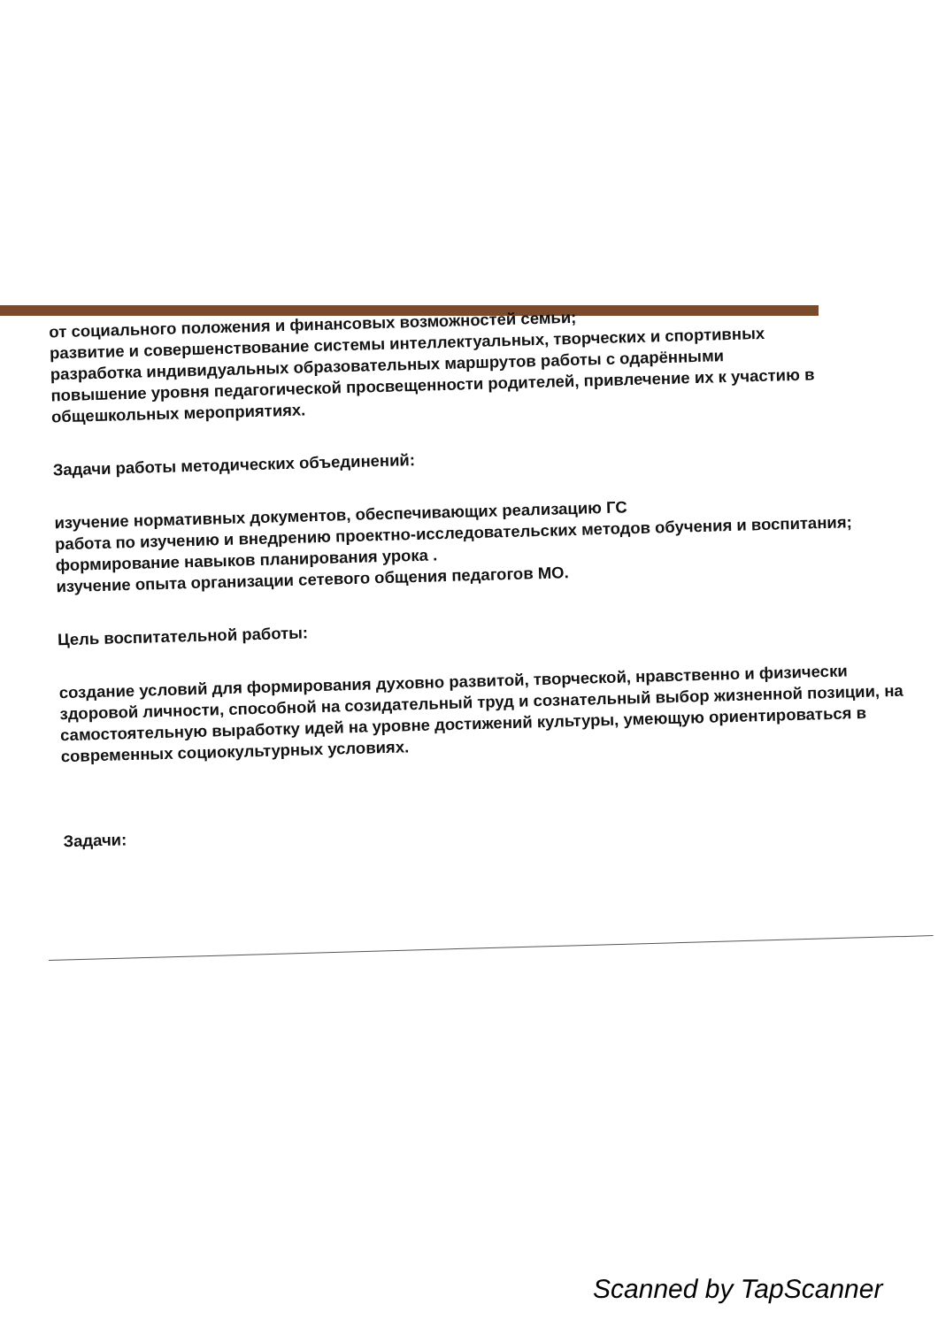от социального положения и финансовых возможностей семьи;
развитие и совершенствование системы интеллектуальных, творческих и спортивных
разработка индивидуальных образовательных маршрутов работы с одарёнными
повышение уровня педагогической просвещенности родителей, привлечение их к участию в общешкольных мероприятиях.
Задачи работы методических объединений:
изучение нормативных документов, обеспечивающих реализацию ГС
работа по изучению и внедрению проектно-исследовательских методов обучения и воспитания;
формирование навыков планирования урока .
изучение опыта организации сетевого общения педагогов МО.
Цель воспитательной работы:
создание условий для формирования духовно развитой, творческой, нравственно и физически здоровой личности, способной на созидательный труд и сознательный выбор жизненной позиции, на самостоятельную выработку идей на уровне достижений культуры, умеющую ориентироваться в современных социокультурных условиях.
Задачи:
Scanned by TapScanner